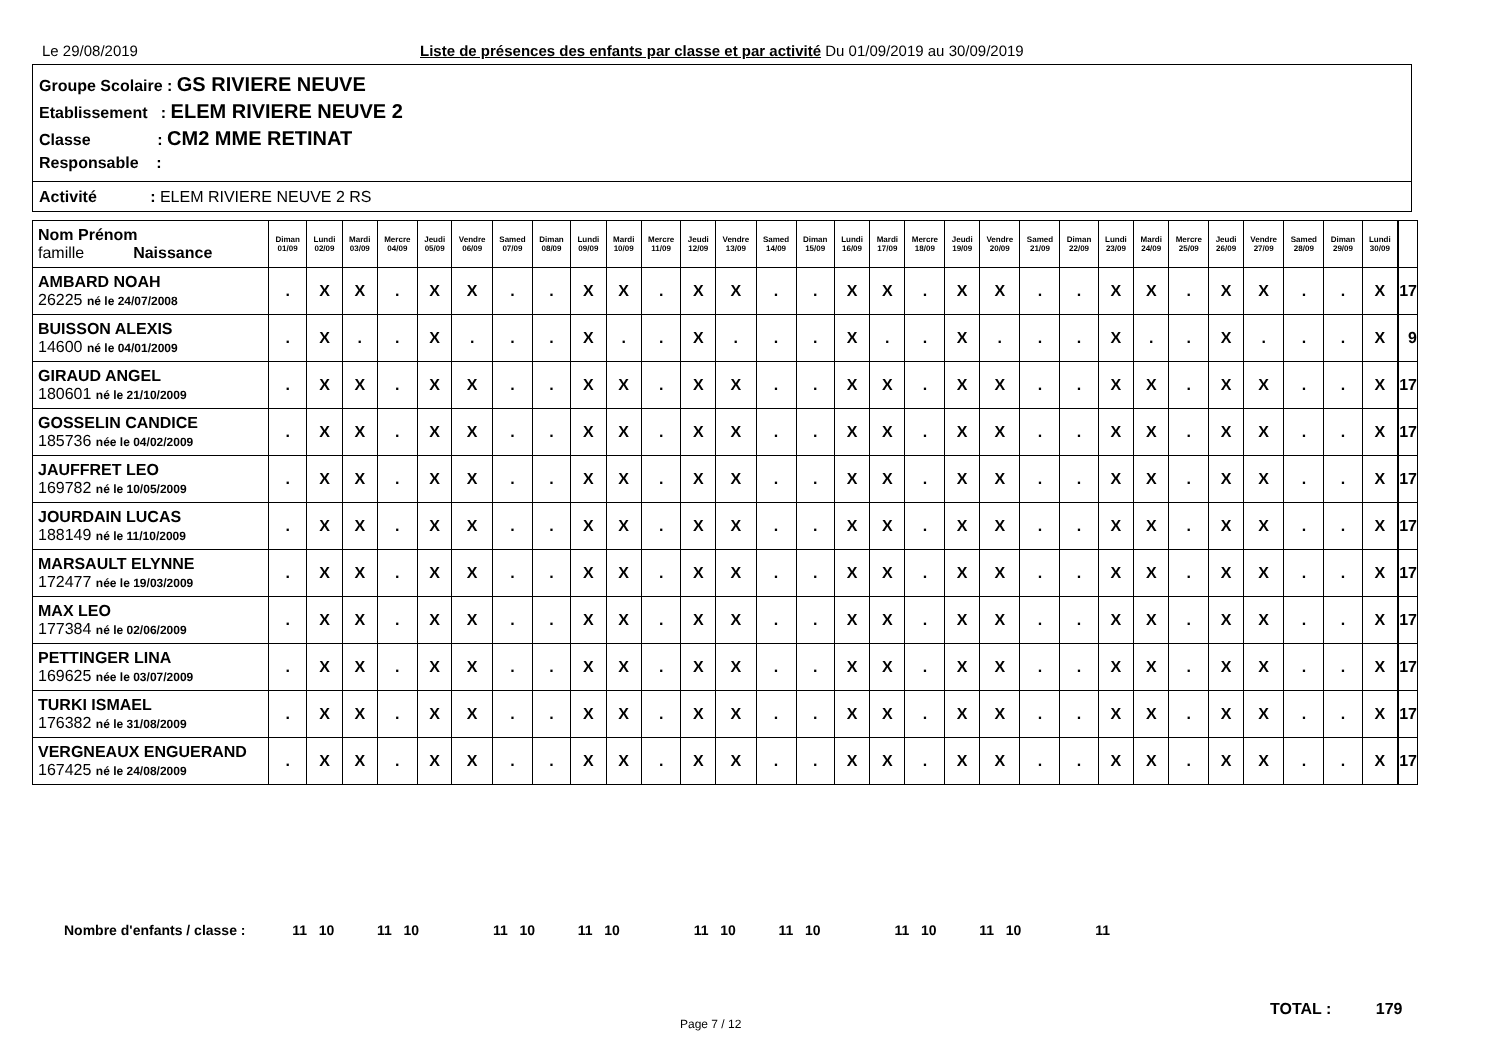Le 29/08/2019
Liste de présences des enfants par classe et par activité Du 01/09/2019 au 30/09/2019
Groupe Scolaire : GS RIVIERE NEUVE
Etablissement : ELEM RIVIERE NEUVE 2
Classe : CM2 MME RETINAT
Responsable :
Activité : ELEM RIVIERE NEUVE 2 RS
| Nom Prénom famille Naissance | Diman 01/09 | Lundi 02/09 | Mardi 03/09 | Mercre 04/09 | Jeudi 05/09 | Vendre 06/09 | Samed 07/09 | Diman 08/09 | Lundi 09/09 | Mardi 10/09 | Mercre 11/09 | Jeudi 12/09 | Vendre 13/09 | Samed 14/09 | Diman 15/09 | Lundi 16/09 | Mardi 17/09 | Mercre 18/09 | Jeudi 19/09 | Vendre 20/09 | Samed 21/09 | Diman 22/09 | Lundi 23/09 | Mardi 24/09 | Mercre 25/09 | Jeudi 26/09 | Vendre 27/09 | Samed 28/09 | Diman 29/09 | Lundi 30/09 | | |
| --- | --- | --- | --- | --- | --- | --- | --- | --- | --- | --- | --- | --- | --- | --- | --- | --- | --- | --- | --- | --- | --- | --- | --- | --- | --- | --- | --- | --- | --- | --- | --- | --- |
| AMBARD NOAH 26225 né le 24/07/2008 | . | X | X | . | X | X | . | . | X | X | . | X | X | . | . | X | X | . | X | X | . | . | X | X | . | X | X | . | . | X | | 17 |
| BUISSON ALEXIS 14600 né le 04/01/2009 | . | X | . | . | X | . | . | . | X | . | . | X | . | . | . | X | . | . | X | . | . | . | X | . | . | X | . | . | . | X | | 9 |
| GIRAUD ANGEL 180601 né le 21/10/2009 | . | X | X | . | X | X | . | . | X | X | . | X | X | . | . | X | X | . | X | X | . | . | X | X | . | X | X | . | . | X | | 17 |
| GOSSELIN CANDICE 185736 née le 04/02/2009 | . | X | X | . | X | X | . | . | X | X | . | X | X | . | . | X | X | . | X | X | . | . | X | X | . | X | X | . | . | X | | 17 |
| JAUFFRET LEO 169782 né le 10/05/2009 | . | X | X | . | X | X | . | . | X | X | . | X | X | . | . | X | X | . | X | X | . | . | X | X | . | X | X | . | . | X | | 17 |
| JOURDAIN LUCAS 188149 né le 11/10/2009 | . | X | X | . | X | X | . | . | X | X | . | X | X | . | . | X | X | . | X | X | . | . | X | X | . | X | X | . | . | X | | 17 |
| MARSAULT ELYNNE 172477 née le 19/03/2009 | . | X | X | . | X | X | . | . | X | X | . | X | X | . | . | X | X | . | X | X | . | . | X | X | . | X | X | . | . | X | | 17 |
| MAX LEO 177384 né le 02/06/2009 | . | X | X | . | X | X | . | . | X | X | . | X | X | . | . | X | X | . | X | X | . | . | X | X | . | X | X | . | . | X | | 17 |
| PETTINGER LINA 169625 née le 03/07/2009 | . | X | X | . | X | X | . | . | X | X | . | X | X | . | . | X | X | . | X | X | . | . | X | X | . | X | X | . | . | X | | 17 |
| TURKI ISMAEL 176382 né le 31/08/2009 | . | X | X | . | X | X | . | . | X | X | . | X | X | . | . | X | X | . | X | X | . | . | X | X | . | X | X | . | . | X | | 17 |
| VERGNEAUX ENGUERAND 167425 né le 24/08/2009 | . | X | X | . | X | X | . | . | X | X | . | X | X | . | . | X | X | . | X | X | . | . | X | X | . | X | X | . | . | X | | 17 |
Nombre d'enfants / classe : 11 10 11 10 11 10 11 10 11 10 11 10 11 10 11 10 11
TOTAL : 179
Page 7 / 12